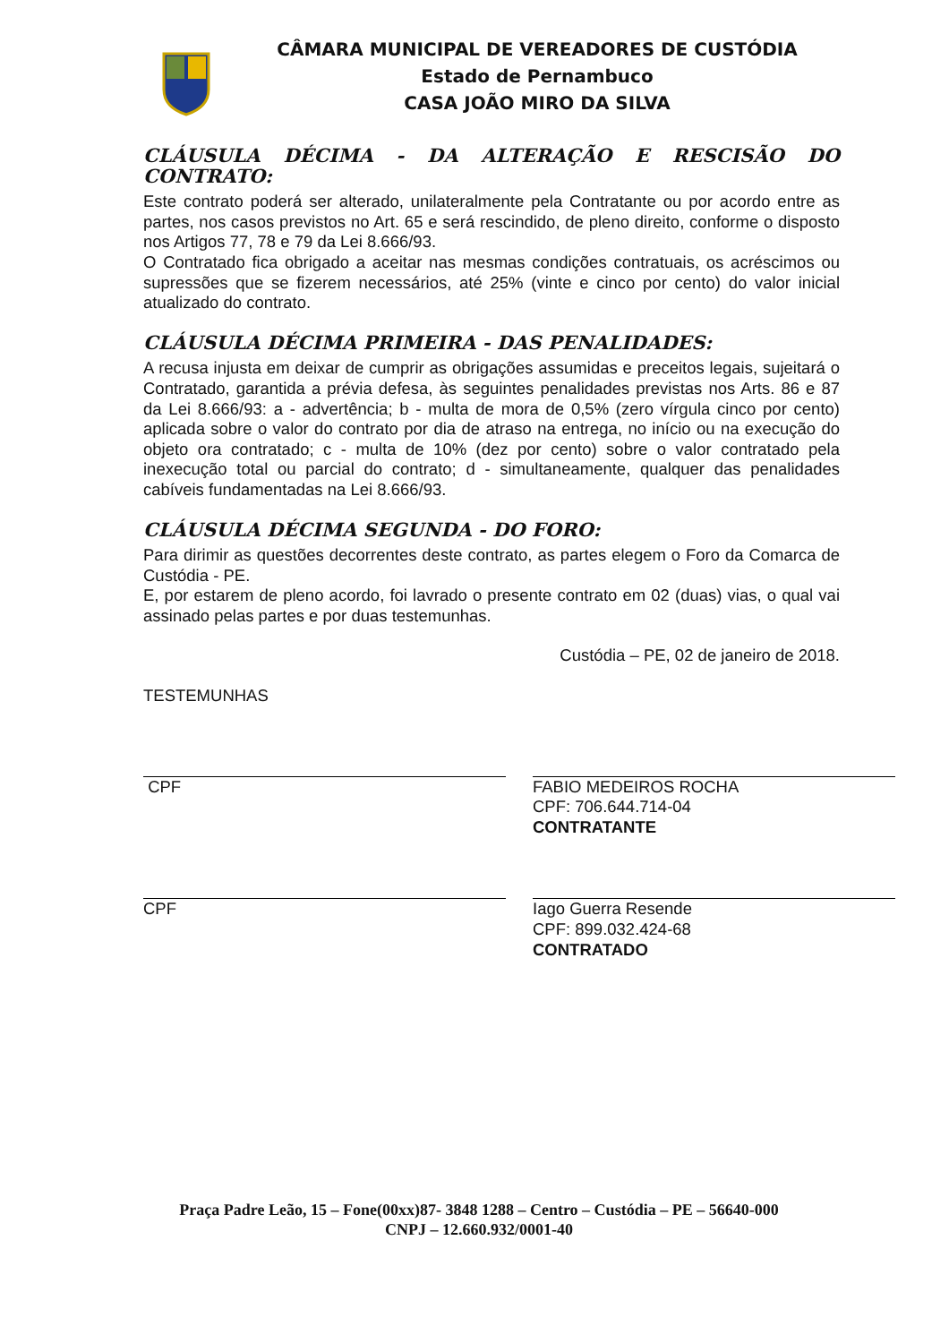CÂMARA MUNICIPAL DE VEREADORES DE CUSTÓDIA
Estado de Pernambuco
CASA JOÃO MIRO DA SILVA
CLÁUSULA DÉCIMA - DA ALTERAÇÃO E RESCISÃO DO CONTRATO:
Este contrato poderá ser alterado, unilateralmente pela Contratante ou por acordo entre as partes, nos casos previstos no Art. 65 e será rescindido, de pleno direito, conforme o disposto nos Artigos 77, 78 e 79 da Lei 8.666/93.
O Contratado fica obrigado a aceitar nas mesmas condições contratuais, os acréscimos ou supressões que se fizerem necessários, até 25% (vinte e cinco por cento) do valor inicial atualizado do contrato.
CLÁUSULA DÉCIMA PRIMEIRA - DAS PENALIDADES:
A recusa injusta em deixar de cumprir as obrigações assumidas e preceitos legais, sujeitará o Contratado, garantida a prévia defesa, às seguintes penalidades previstas nos Arts. 86 e 87 da Lei 8.666/93: a - advertência; b - multa de mora de 0,5% (zero vírgula cinco por cento) aplicada sobre o valor do contrato por dia de atraso na entrega, no início ou na execução do objeto ora contratado; c - multa de 10% (dez por cento) sobre o valor contratado pela inexecução total ou parcial do contrato; d - simultaneamente, qualquer das penalidades cabíveis fundamentadas na Lei 8.666/93.
CLÁUSULA DÉCIMA SEGUNDA - DO FORO:
Para dirimir as questões decorrentes deste contrato, as partes elegem o Foro da Comarca de Custódia - PE.
E, por estarem de pleno acordo, foi lavrado o presente contrato em 02 (duas) vias, o qual vai assinado pelas partes e por duas testemunhas.
Custódia – PE, 02 de janeiro de 2018.
TESTEMUNHAS
CPF FABIO MEDEIROS ROCHA
CPF: 706.644.714-04
CONTRATANTE
CPF Iago Guerra Resende
CPF: 899.032.424-68
CONTRATADO
Praça Padre Leão, 15 – Fone(00xx)87- 3848 1288 – Centro – Custódia – PE – 56640-000
CNPJ – 12.660.932/0001-40